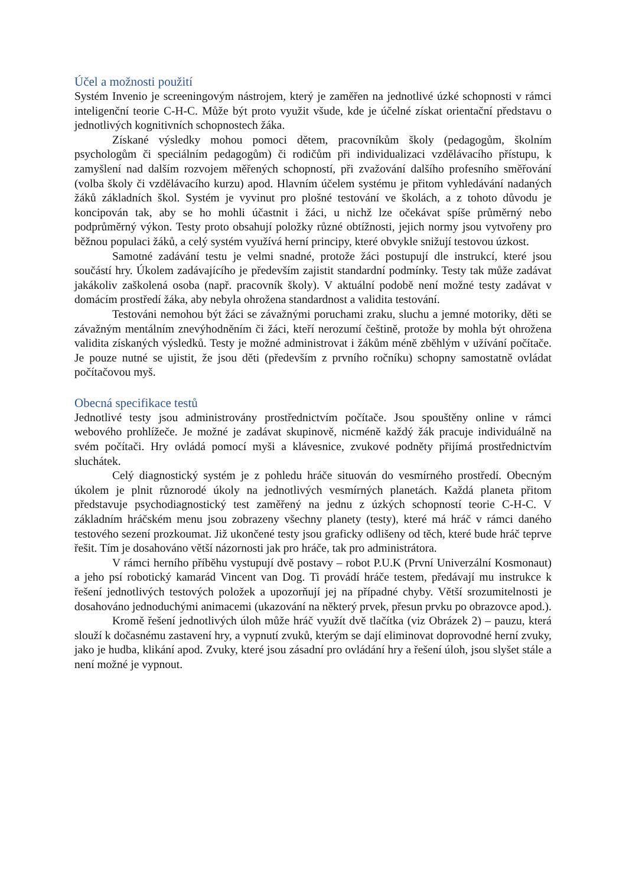Účel a možnosti použití
Systém Invenio je screeningovým nástrojem, který je zaměřen na jednotlivé úzké schopnosti v rámci inteligenční teorie C-H-C. Může být proto využit všude, kde je účelné získat orientační představu o jednotlivých kognitivních schopnostech žáka.
Získané výsledky mohou pomoci dětem, pracovníkům školy (pedagogům, školním psychologům či speciálním pedagogům) či rodičům při individualizaci vzdělávacího přístupu, k zamyšlení nad dalším rozvojem měřených schopností, při zvažování dalšího profesního směřování (volba školy či vzdělávacího kurzu) apod. Hlavním účelem systému je přitom vyhledávání nadaných žáků základních škol. Systém je vyvinut pro plošné testování ve školách, a z tohoto důvodu je koncipován tak, aby se ho mohli účastnit i žáci, u nichž lze očekávat spíše průměrný nebo podprůměrný výkon. Testy proto obsahují položky různé obtížnosti, jejich normy jsou vytvořeny pro běžnou populaci žáků, a celý systém využívá herní principy, které obvykle snižují testovou úzkost.
Samotné zadávání testu je velmi snadné, protože žáci postupují dle instrukcí, které jsou součástí hry. Úkolem zadávajícího je především zajistit standardní podmínky. Testy tak může zadávat jakákoliv zaškolená osoba (např. pracovník školy). V aktuální podobě není možné testy zadávat v domácím prostředí žáka, aby nebyla ohrožena standardnost a validita testování.
Testováni nemohou být žáci se závažnými poruchami zraku, sluchu a jemné motoriky, děti se závažným mentálním znevýhodněním či žáci, kteří nerozumí češtině, protože by mohla být ohrožena validita získaných výsledků. Testy je možné administrovat i žákům méně zběhlým v užívání počítače. Je pouze nutné se ujistit, že jsou děti (především z prvního ročníku) schopny samostatně ovládat počítačovou myš.
Obecná specifikace testů
Jednotlivé testy jsou administrovány prostřednictvím počítače. Jsou spouštěny online v rámci webového prohlížeče. Je možné je zadávat skupinově, nicméně každý žák pracuje individuálně na svém počítači. Hry ovládá pomocí myši a klávesnice, zvukové podněty přijímá prostřednictvím sluchátek.
Celý diagnostický systém je z pohledu hráče situován do vesmírného prostředí. Obecným úkolem je plnit různorodé úkoly na jednotlivých vesmírných planetách. Každá planeta přitom představuje psychodiagnostický test zaměřený na jednu z úzkých schopností teorie C-H-C. V základním hráčském menu jsou zobrazeny všechny planety (testy), které má hráč v rámci daného testového sezení prozkoumat. Již ukončené testy jsou graficky odlišeny od těch, které bude hráč teprve řešit. Tím je dosahováno větší názornosti jak pro hráče, tak pro administrátora.
V rámci herního příběhu vystupují dvě postavy – robot P.U.K (První Univerzální Kosmonaut) a jeho psí robotický kamarád Vincent van Dog. Ti provádí hráče testem, předávají mu instrukce k řešení jednotlivých testových položek a upozorňují jej na případné chyby. Větší srozumitelnosti je dosahováno jednoduchými animacemi (ukazování na některý prvek, přesun prvku po obrazovce apod.).
Kromě řešení jednotlivých úloh může hráč využít dvě tlačítka (viz Obrázek 2) – pauzu, která slouží k dočasnému zastavení hry, a vypnutí zvuků, kterým se dají eliminovat doprovodné herní zvuky, jako je hudba, klikání apod. Zvuky, které jsou zásadní pro ovládání hry a řešení úloh, jsou slyšet stále a není možné je vypnout.